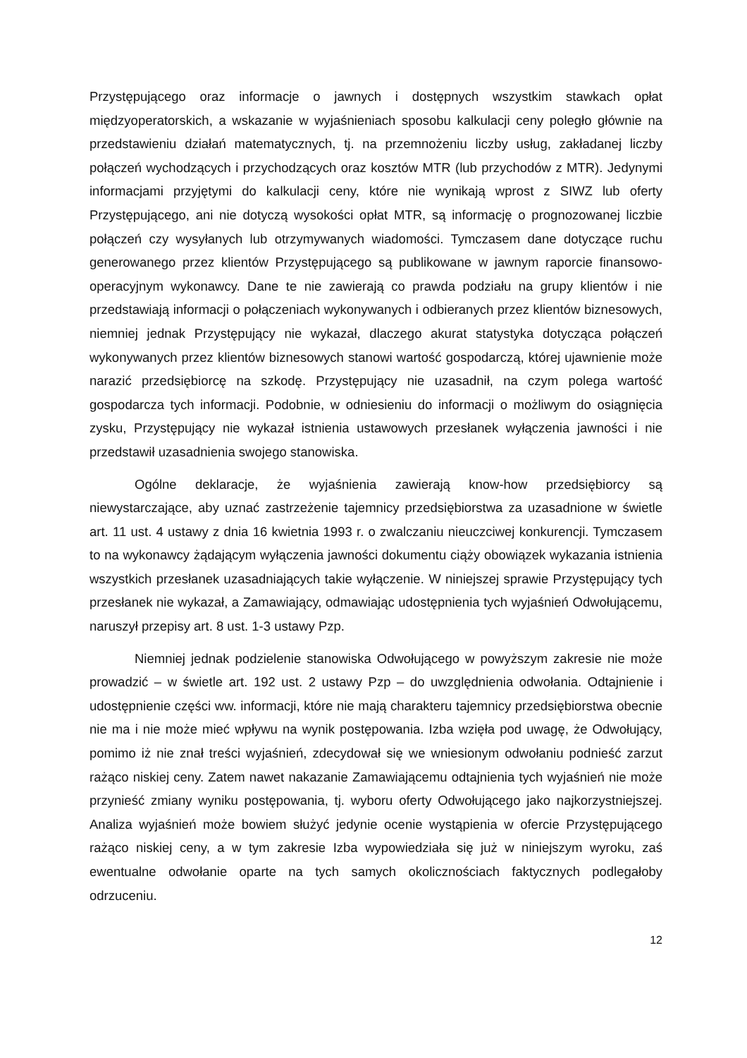Przystępującego oraz informacje o jawnych i dostępnych wszystkim stawkach opłat międzyoperatorskich, a wskazanie w wyjaśnieniach sposobu kalkulacji ceny poległo głównie na przedstawieniu działań matematycznych, tj. na przemnożeniu liczby usług, zakładanej liczby połączeń wychodzących i przychodzących oraz kosztów MTR (lub przychodów z MTR). Jedynymi informacjami przyjętymi do kalkulacji ceny, które nie wynikają wprost z SIWZ lub oferty Przystępującego, ani nie dotyczą wysokości opłat MTR, są informację o prognozowanej liczbie połączeń czy wysyłanych lub otrzymywanych wiadomości. Tymczasem dane dotyczące ruchu generowanego przez klientów Przystępującego są publikowane w jawnym raporcie finansowo-operacyjnym wykonawcy. Dane te nie zawierają co prawda podziału na grupy klientów i nie przedstawiają informacji o połączeniach wykonywanych i odbieranych przez klientów biznesowych, niemniej jednak Przystępujący nie wykazał, dlaczego akurat statystyka dotycząca połączeń wykonywanych przez klientów biznesowych stanowi wartość gospodarczą, której ujawnienie może narazić przedsiębiorcę na szkodę. Przystępujący nie uzasadnił, na czym polega wartość gospodarcza tych informacji. Podobnie, w odniesieniu do informacji o możliwym do osiągnięcia zysku, Przystępujący nie wykazał istnienia ustawowych przesłanek wyłączenia jawności i nie przedstawił uzasadnienia swojego stanowiska.
Ogólne deklaracje, że wyjaśnienia zawierają know-how przedsiębiorcy są niewystarczające, aby uznać zastrzeżenie tajemnicy przedsiębiorstwa za uzasadnione w świetle art. 11 ust. 4 ustawy z dnia 16 kwietnia 1993 r. o zwalczaniu nieuczciwej konkurencji. Tymczasem to na wykonawcy żądającym wyłączenia jawności dokumentu ciąży obowiązek wykazania istnienia wszystkich przesłanek uzasadniających takie wyłączenie. W niniejszej sprawie Przystępujący tych przesłanek nie wykazał, a Zamawiający, odmawiając udostępnienia tych wyjaśnień Odwołującemu, naruszył przepisy art. 8 ust. 1-3 ustawy Pzp.
Niemniej jednak podzielenie stanowiska Odwołującego w powyższym zakresie nie może prowadzić – w świetle art. 192 ust. 2 ustawy Pzp – do uwzględnienia odwołania. Odtajnienie i udostępnienie części ww. informacji, które nie mają charakteru tajemnicy przedsiębiorstwa obecnie nie ma i nie może mieć wpływu na wynik postępowania. Izba wzięła pod uwagę, że Odwołujący, pomimo iż nie znał treści wyjaśnień, zdecydował się we wniesionym odwołaniu podnieść zarzut rażąco niskiej ceny. Zatem nawet nakazanie Zamawiającemu odtajnienia tych wyjaśnień nie może przynieść zmiany wyniku postępowania, tj. wyboru oferty Odwołującego jako najkorzystniejszej. Analiza wyjaśnień może bowiem służyć jedynie ocenie wystąpienia w ofercie Przystępującego rażąco niskiej ceny, a w tym zakresie Izba wypowiedziała się już w niniejszym wyroku, zaś ewentualne odwołanie oparte na tych samych okolicznościach faktycznych podlegałoby odrzuceniu.
12